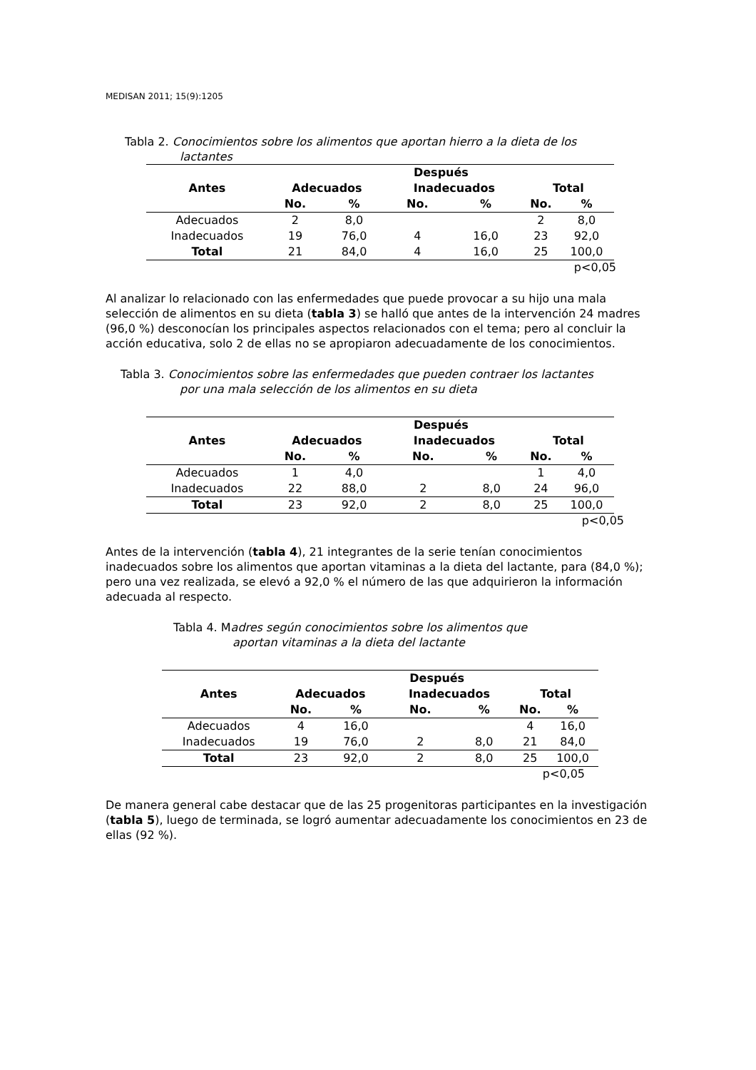MEDISAN 2011; 15(9):1205
Tabla 2. Conocimientos sobre los alimentos que aportan hierro a la dieta de los
lactantes
| | Después | | | | | |
| --- | --- | --- | --- | --- | --- | --- |
| Antes | Adecuados | | Inadecuados | | Total | |
| | No. | % | No. | % | No. | % |
| Adecuados | 2 | 8,0 | | | 2 | 8,0 |
| Inadecuados | 19 | 76,0 | 4 | 16,0 | 23 | 92,0 |
| Total | 21 | 84,0 | 4 | 16,0 | 25 | 100,0 |
p<0,05
Al analizar lo relacionado con las enfermedades que puede provocar a su hijo una mala selección de alimentos en su dieta (tabla 3) se halló que antes de la intervención 24 madres (96,0 %) desconocían los principales aspectos relacionados con el tema; pero al concluir la acción educativa, solo 2 de ellas no se apropiaron adecuadamente de los conocimientos.
Tabla 3. Conocimientos sobre las enfermedades que pueden contraer los lactantes
por una mala selección de los alimentos en su dieta
| | Después | | | | | |
| --- | --- | --- | --- | --- | --- | --- |
| Antes | Adecuados | | Inadecuados | | Total | |
| | No. | % | No. | % | No. | % |
| Adecuados | 1 | 4,0 | | | 1 | 4,0 |
| Inadecuados | 22 | 88,0 | 2 | 8,0 | 24 | 96,0 |
| Total | 23 | 92,0 | 2 | 8,0 | 25 | 100,0 |
p<0,05
Antes de la intervención (tabla 4), 21 integrantes de la serie tenían conocimientos inadecuados sobre los alimentos que aportan vitaminas a la dieta del lactante, para (84,0 %); pero una vez realizada, se elevó a 92,0 % el número de las que adquirieron la información adecuada al respecto.
Tabla 4. Madres según conocimientos sobre los alimentos que
aportan vitaminas a la dieta del lactante
| | Después | | | | | |
| --- | --- | --- | --- | --- | --- | --- |
| Antes | Adecuados | | Inadecuados | | Total | |
| | No. | % | No. | % | No. | % |
| Adecuados | 4 | 16,0 | | | 4 | 16,0 |
| Inadecuados | 19 | 76,0 | 2 | 8,0 | 21 | 84,0 |
| Total | 23 | 92,0 | 2 | 8,0 | 25 | 100,0 |
p<0,05
De manera general cabe destacar que de las 25 progenitoras participantes en la investigación (tabla 5), luego de terminada, se logró aumentar adecuadamente los conocimientos en 23 de ellas (92 %).